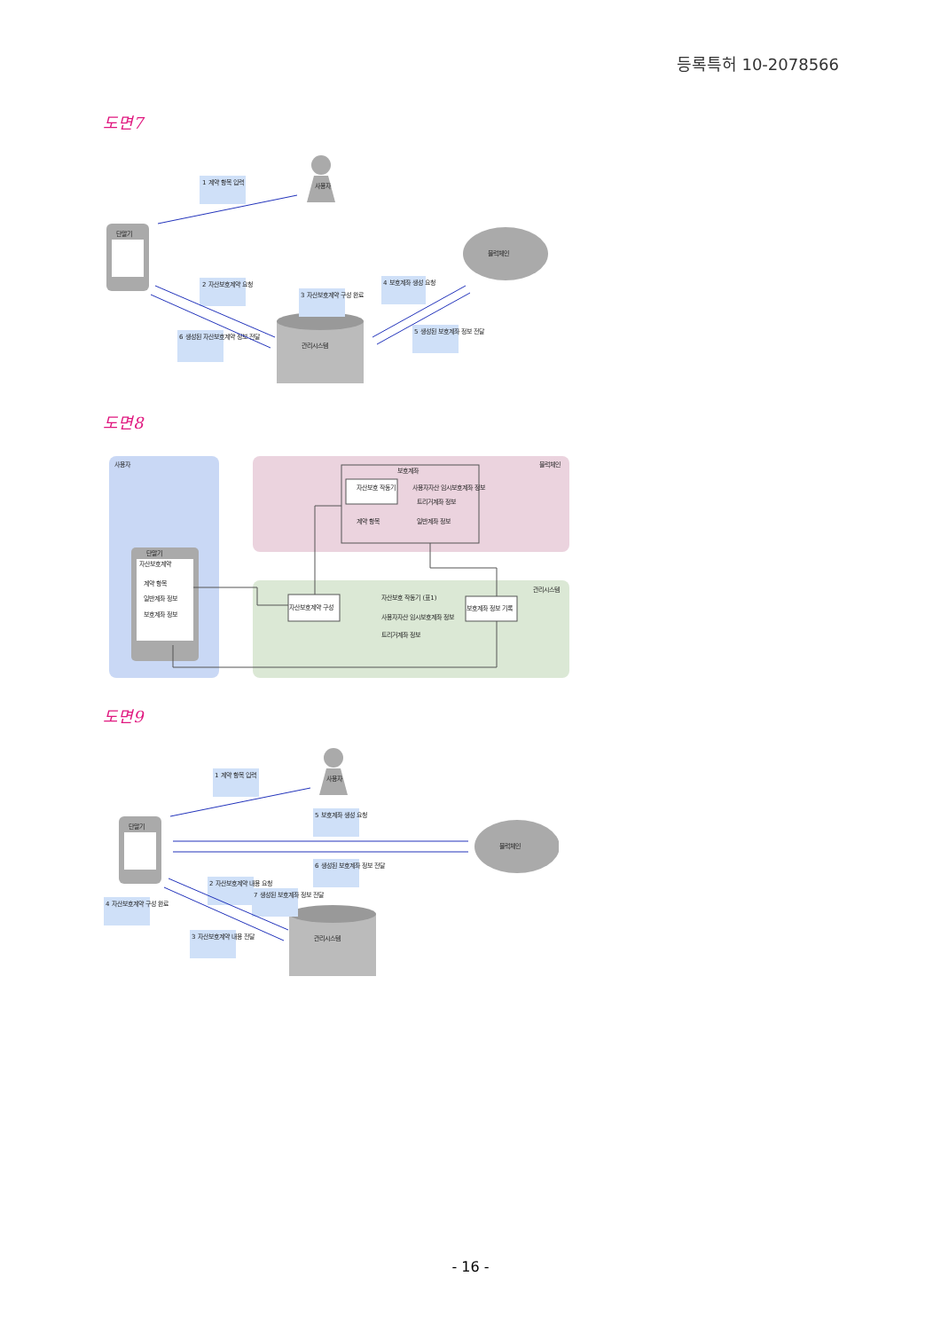등록특허 10-2078566
도면7
사용자
단말기
블럭체인
관리시스템
1 계약 항목 입력
2 자산보호계약 요청
3 자산보호계약 구성 완료
4 보호계좌 생성 요청
5 생성된 보호계좌 정보 전달
6 생성된 자산보호계약 정보 전달
도면8
사용자
블럭체인
관리시스템
보호계좌
자산보호 작동기
사용자자산 임시보호계좌 정보
트리거계좌 정보
계약 항목
일반계좌 정보
단말기
자산보호계약
계약 항목
일반계좌 정보
보호계좌 정보
자산보호계약 구성
자산보호 작동기 (표1)
사용자자산 임시보호계좌 정보
트리거계좌 정보
보호계좌 정보 기록
도면9
사용자
단말기
블럭체인
관리시스템
1 계약 항목 입력
5 보호계좌 생성 요청
6 생성된 보호계좌 정보 전달
2 자산보호계약 내용 요청
7 생성된 보호계좌 정보 전달
4 자산보호계약 구성 완료
3 자산보호계약 내용 전달
- 16 -